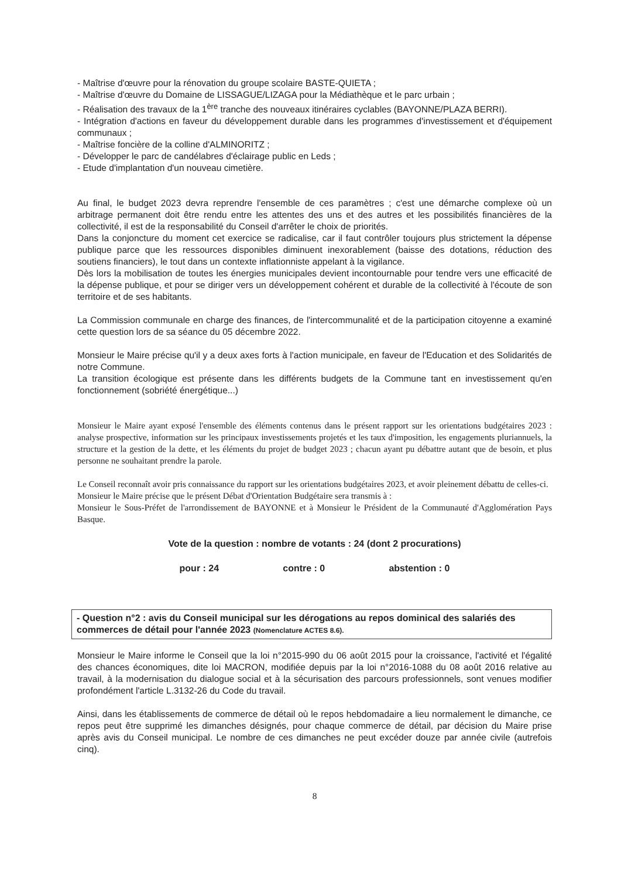- Maîtrise d'œuvre pour la rénovation du groupe scolaire BASTE-QUIETA ;
- Maîtrise d'œuvre du Domaine de LISSAGUE/LIZAGA pour la Médiathèque et le parc urbain ;
- Réalisation des travaux de la 1<sup>ère</sup> tranche des nouveaux itinéraires cyclables (BAYONNE/PLAZA BERRI).
- Intégration d'actions en faveur du développement durable dans les programmes d'investissement et d'équipement communaux ;
- Maîtrise foncière de la colline d'ALMINORITZ ;
- Développer le parc de candélabres d'éclairage public en Leds ;
- Etude d'implantation d'un nouveau cimetière.
Au final, le budget 2023 devra reprendre l'ensemble de ces paramètres ; c'est une démarche complexe où un arbitrage permanent doit être rendu entre les attentes des uns et des autres et les possibilités financières de la collectivité, il est de la responsabilité du Conseil d'arrêter le choix de priorités.
Dans la conjoncture du moment cet exercice se radicalise, car il faut contrôler toujours plus strictement la dépense publique parce que les ressources disponibles diminuent inexorablement (baisse des dotations, réduction des soutiens financiers), le tout dans un contexte inflationniste appelant à la vigilance.
Dès lors la mobilisation de toutes les énergies municipales devient incontournable pour tendre vers une efficacité de la dépense publique, et pour se diriger vers un développement cohérent et durable de la collectivité à l'écoute de son territoire et de ses habitants.
La Commission communale en charge des finances, de l'intercommunalité et de la participation citoyenne a examiné cette question lors de sa séance du 05 décembre 2022.
Monsieur le Maire précise qu'il y a deux axes forts à l'action municipale, en faveur de l'Education et des Solidarités de notre Commune.
La transition écologique est présente dans les différents budgets de la Commune tant en investissement qu'en fonctionnement (sobriété énergétique...)
Monsieur le Maire ayant exposé l'ensemble des éléments contenus dans le présent rapport sur les orientations budgétaires 2023 : analyse prospective, information sur les principaux investissements projetés et les taux d'imposition, les engagements pluriannuels, la structure et la gestion de la dette, et les éléments du projet de budget 2023 ; chacun ayant pu débattre autant que de besoin, et plus personne ne souhaitant prendre la parole.
Le Conseil reconnaît avoir pris connaissance du rapport sur les orientations budgétaires 2023, et avoir pleinement débattu de celles-ci.
Monsieur le Maire précise que le présent Débat d'Orientation Budgétaire sera transmis à :
Monsieur le Sous-Préfet de l'arrondissement de BAYONNE et à Monsieur le Président de la Communauté d'Agglomération Pays Basque.
Vote de la question : nombre de votants : 24 (dont 2 procurations)
pour : 24 contre : 0 abstention : 0
- Question n°2 : avis du Conseil municipal sur les dérogations au repos dominical des salariés des commerces de détail pour l'année 2023 (Nomenclature ACTES 8.6).
Monsieur le Maire informe le Conseil que la loi n°2015-990 du 06 août 2015 pour la croissance, l'activité et l'égalité des chances économiques, dite loi MACRON, modifiée depuis par la loi n°2016-1088 du 08 août 2016 relative au travail, à la modernisation du dialogue social et à la sécurisation des parcours professionnels, sont venues modifier profondément l'article L.3132-26 du Code du travail.
Ainsi, dans les établissements de commerce de détail où le repos hebdomadaire a lieu normalement le dimanche, ce repos peut être supprimé les dimanches désignés, pour chaque commerce de détail, par décision du Maire prise après avis du Conseil municipal. Le nombre de ces dimanches ne peut excéder douze par année civile (autrefois cinq).
8